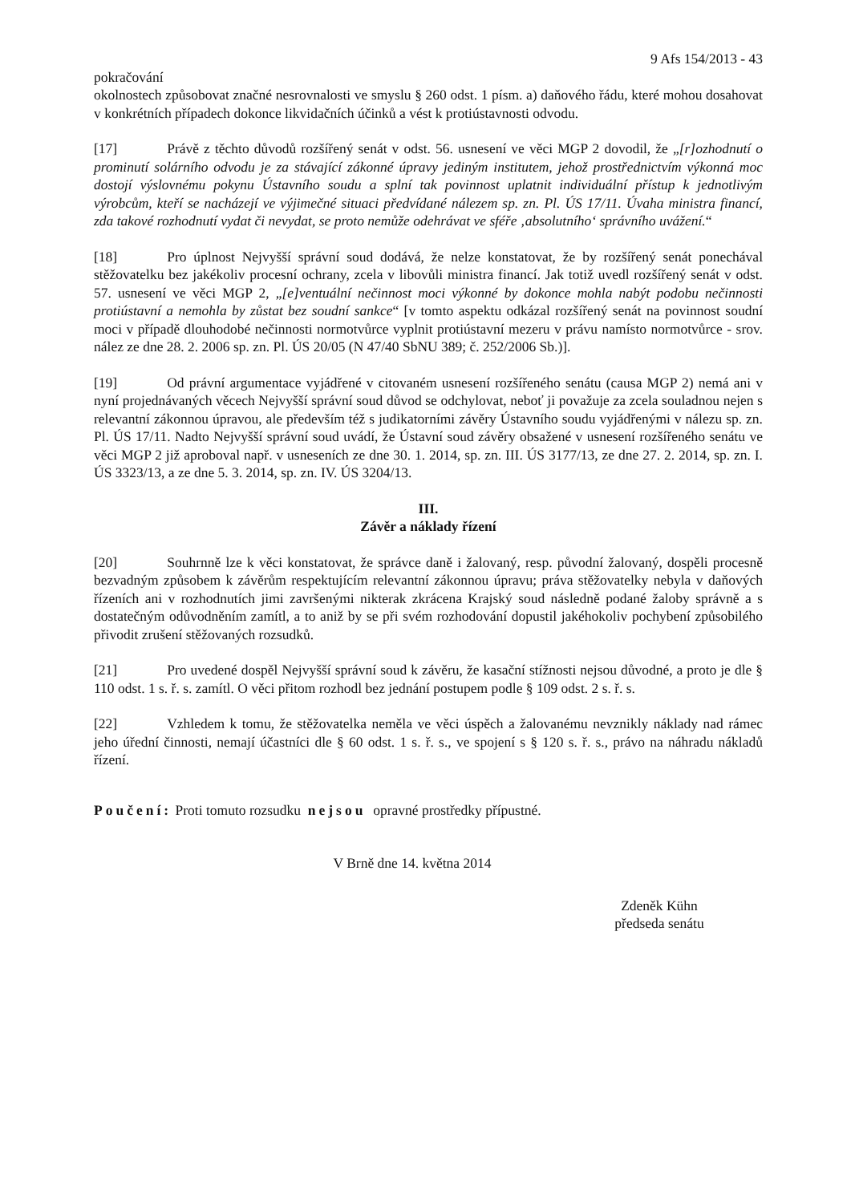9 Afs 154/2013 - 43
pokračování
okolnostech způsobovat značné nesrovnalosti ve smyslu § 260 odst. 1 písm. a) daňového řádu, které mohou dosahovat v konkrétních případech dokonce likvidačních účinků a vést k protiústavnosti odvodu.
[17] Právě z těchto důvodů rozšířený senát v odst. 56. usnesení ve věci MGP 2 dovodil, že „[r]ozhodnutí o prominutí solárního odvodu je za stávající zákonné úpravy jediným institutem, jehož prostřednictvím výkonná moc dostojí výslovnému pokynu Ústavního soudu a splní tak povinnost uplatnit individuální přístup k jednotlivým výrobcům, kteří se nacházejí ve výjimečné situaci předvídané nálezem sp. zn. Pl. ÚS 17/11. Úvaha ministra financí, zda takové rozhodnutí vydat či nevydat, se proto nemůže odehrávat ve sféře ‚absolutního‘ správního uvážení.“
[18] Pro úplnost Nejvyšší správní soud dodává, že nelze konstatovat, že by rozšířený senát ponechával stěžovatelku bez jakékoliv procesní ochrany, zcela v libovůli ministra financí. Jak totiž uvedl rozšířený senát v odst. 57. usnesení ve věci MGP 2, „[e]ventuální nečinnost moci výkonné by dokonce mohla nabýt podobu nečinnosti protiústavní a nemohla by zůstat bez soudní sankce“ [v tomto aspektu odkázal rozšířený senát na povinnost soudní moci v případě dlouhodobé nečinnosti normotvůrce vyplnit protiústavní mezeru v právu namísto normotvůrce - srov. nález ze dne 28. 2. 2006 sp. zn. Pl. ÚS 20/05 (N 47/40 SbNU 389; č. 252/2006 Sb.)].
[19] Od právní argumentace vyjádřené v citovaném usnesení rozšířeného senátu (causa MGP 2) nemá ani v nyní projednávaných věcech Nejvyšší správní soud důvod se odchylovat, neboť ji považuje za zcela souladnou nejen s relevantní zákonnou úpravou, ale především též s judikatorními závěry Ústavního soudu vyjádřenými v nálezu sp. zn. Pl. ÚS 17/11. Nadto Nejvyšší správní soud uvádí, že Ústavní soud závěry obsažené v usnesení rozšířeného senátu ve věci MGP 2 již aproboval např. v usneseních ze dne 30. 1. 2014, sp. zn. III. ÚS 3177/13, ze dne 27. 2. 2014, sp. zn. I. ÚS 3323/13, a ze dne 5. 3. 2014, sp. zn. IV. ÚS 3204/13.
III.
Závěr a náklady řízení
[20] Souhrnně lze k věci konstatovat, že správce daně i žalovaný, resp. původní žalovaný, dospěli procesně bezvadným způsobem k závěrům respektujícím relevantní zákonnou úpravu; práva stěžovatelky nebyla v daňových řízeních ani v rozhodnutích jimi završenými nikterak zkrácena Krajský soud následně podané žaloby správně a s dostatečným odůvodněním zamítl, a to aniž by se při svém rozhodování dopustil jakéhokoliv pochybení způsobilého přivodit zrušení stěžovaných rozsudků.
[21] Pro uvedené dospěl Nejvyšší správní soud k závěru, že kasační stížnosti nejsou důvodné, a proto je dle § 110 odst. 1 s. ř. s. zamítl. O věci přitom rozhodl bez jednání postupem podle § 109 odst. 2 s. ř. s.
[22] Vzhledem k tomu, že stěžovatelka neměla ve věci úspěch a žalovanému nevznikly náklady nad rámec jeho úřední činnosti, nemají účastníci dle § 60 odst. 1 s. ř. s., ve spojení s § 120 s. ř. s., právo na náhradu nákladů řízení.
Poučení: Proti tomuto rozsudku nejsou opravné prostředky přípustné.
V Brně dne 14. května 2014
Zdeněk Kühn
předseda senátu